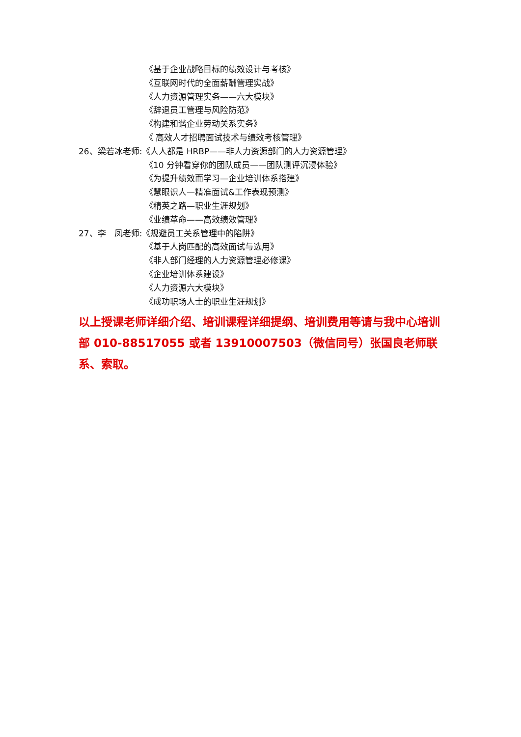《基于企业战略目标的绩效设计与考核》
《互联网时代的全面薪酬管理实战》
《人力资源管理实务——六大模块》
《辞退员工管理与风险防范》
《构建和谐企业劳动关系实务》
《 高效人才招聘面试技术与绩效考核管理》
26、梁若冰老师:《人人都是 HRBP——非人力资源部门的人力资源管理》
《10 分钟看穿你的团队成员——团队测评沉浸体验》
《为提升绩效而学习—企业培训体系搭建》
《慧眼识人—精准面试&工作表现预测》
《精英之路—职业生涯规划》
《业绩革命——高效绩效管理》
27、李　凤老师:《规避员工关系管理中的陷阱》
《基于人岗匹配的高效面试与选用》
《非人部门经理的人力资源管理必修课》
《企业培训体系建设》
《人力资源六大模块》
《成功职场人士的职业生涯规划》
以上授课老师详细介绍、培训课程详细提纲、培训费用等请与我中心培训部 010-88517055 或者 13910007503（微信同号）张国良老师联系、索取。